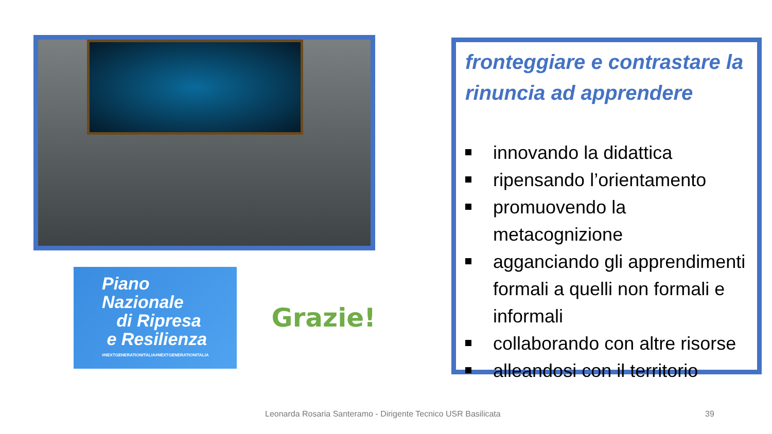Piano
Nazionale
di Ripresa
e Resilienza
#NEXTGENERATIONITALIA#NEXTGENERATIONITALIA
Grazie!
fronteggiare e contrastare la rinuncia ad apprendere
innovando la didattica
ripensando l’orientamento
promuovendo la metacognizione
agganciando gli apprendimenti formali a quelli non formali e informali
collaborando con altre risorse
alleandosi con il territorio
Leonarda Rosaria Santeramo - Dirigente Tecnico USR Basilicata
39